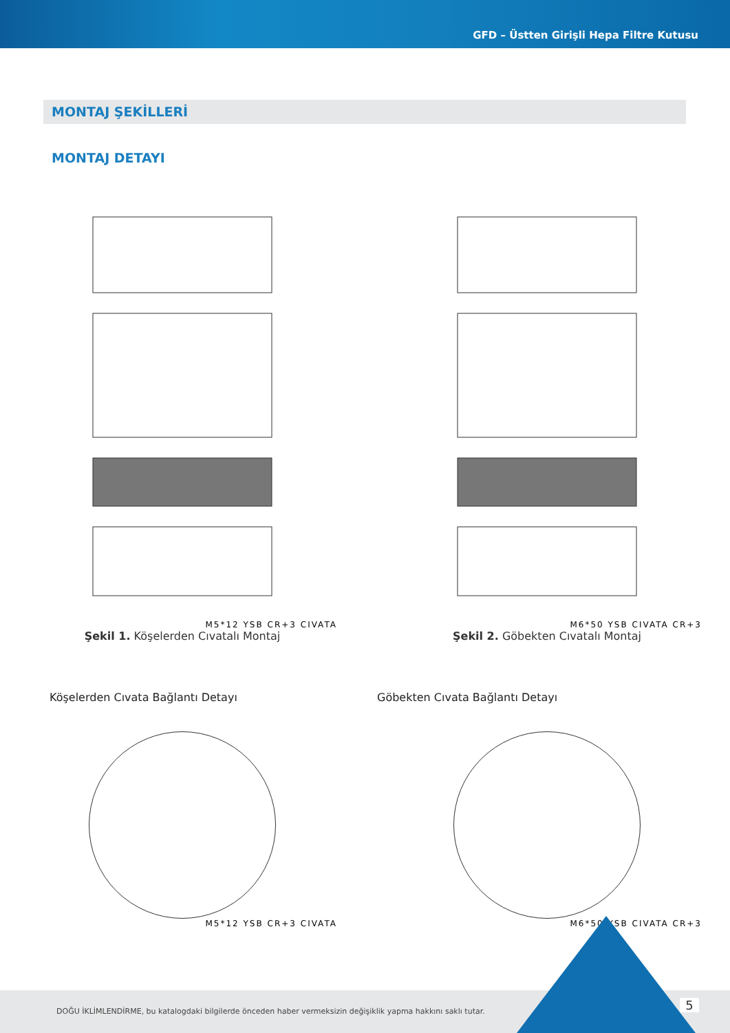GFD – Üstten Girişli Hepa Filtre Kutusu
MONTAJ ŞEKİLLERİ
MONTAJ DETAYI
M5*12 YSB CR+3 CIVATA
Şekil 1. Köşelerden Cıvatalı Montaj
M6*50 YSB CIVATA CR+3
Şekil 2. Göbekten Cıvatalı Montaj
Köşelerden Cıvata Bağlantı Detayı
M5*12 YSB CR+3 CIVATA
Göbekten Cıvata Bağlantı Detayı
M6*50 YSB CIVATA CR+3
DOĞU İKLİMLENDİRME, bu katalogdaki bilgilerde önceden haber vermeksizin değişiklik yapma hakkını saklı tutar.
5